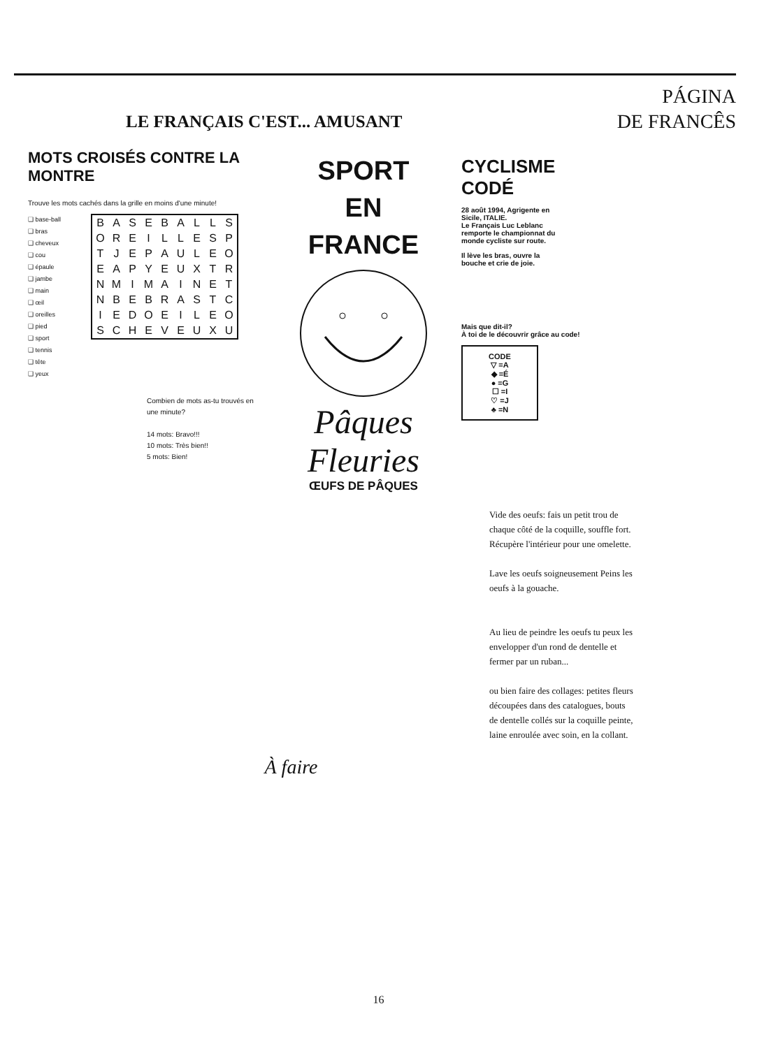LE FRANÇAIS C'EST... AMUSANT
PÁGINA
DE FRANCÊS
MOTS CROISÉS CONTRE LA MONTRE
Trouve les mots cachés dans la grille en moins d'une minute!
❑ base-ball
❑ bras
❑ cheveux
❑ cou
❑ épaule
❑ jambe
❑ main
❑ œil
❑ oreilles
❑ pied
❑ sport
❑ tennis
❑ tête
❑ yeux
| B | A | S | E | B | A | L | L | S |
| O | R | E | I | L | L | E | S | P |
| T | J | E | P | A | U | L | E | O |
| E | A | P | Y | E | U | X | T | R |
| N | M | I | M | A | I | N | E | T |
| N | B | E | B | R | A | S | T | C |
| I | E | D | O | E | I | L | E | O |
| S | C | H | E | V | E | U | X | U |
Combien de mots as-tu trouvés en une minute?
14 mots: Bravo!!!
10 mots: Très bien!!
5 mots: Bien!
SPORT
EN
FRANCE
Pâques
Fleuries
ŒUFS DE PÂQUES
CYCLISME
CODÉ
28 août 1994, Agrigente en Sicile, ITALIE.
Le Français Luc Leblanc remporte le championnat du monde cycliste sur route.
Il lève les bras, ouvre la bouche et crie de joie.
Mais que dit-il?
À toi de le découvrir grâce au code!
CODE
▽ =A
◆ =É
● =G
☐ =I
♡ =J
♣ =N
Vide des oeufs: fais un petit trou de chaque côté de la coquille, souffle fort. Récupère l'intérieur pour une omelette.
Lave les oeufs soigneusement Peins les oeufs à la gouache.
Au lieu de peindre les oeufs tu peux les envelopper d'un rond de dentelle et fermer par un ruban...
ou bien faire des collages: petites fleurs découpées dans des catalogues, bouts de dentelle collés sur la coquille peinte, laine enroulée avec soin, en la collant.
À faire
16